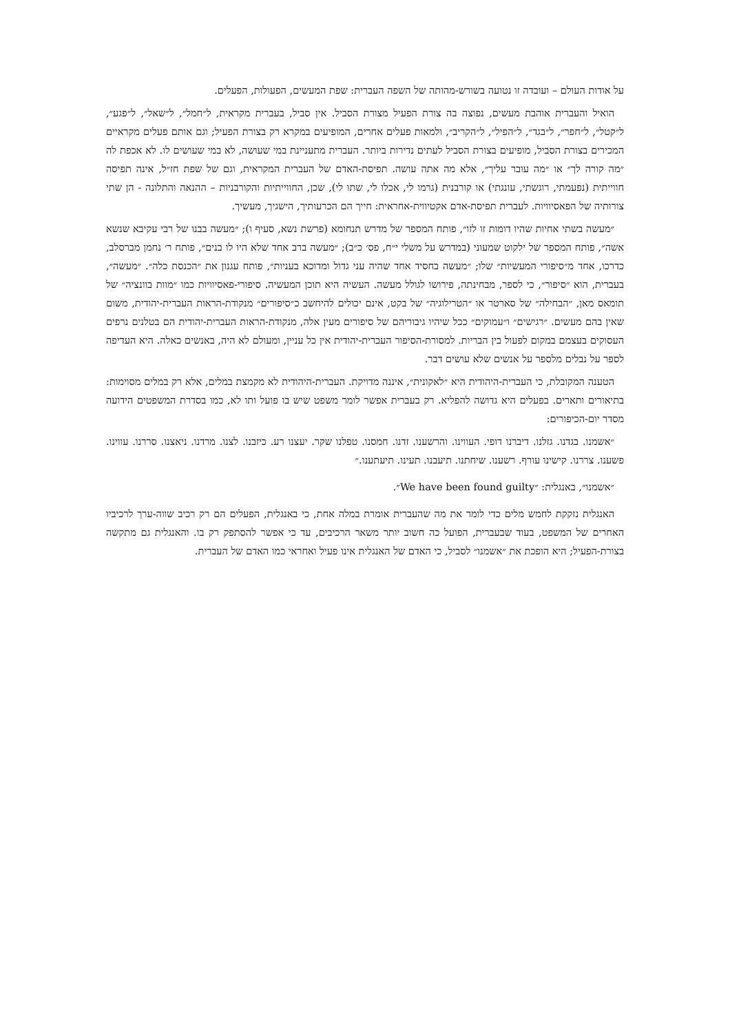על אודות העולם – ועובדה זו נטועה בשורש-מהותה של השפה העברית: שפת המעשים, הפעולות, הפעלים.
הואיל והעברית אוהבת מעשים, נפוצה בה צורת הפעיל מצורת הסביל. אין סביל, בעברית מקראית, ל״חמל״, ל״שאל״, ל״פגע״, ל״קטל״, ל״חפר״, ל״בגד״, ל״הפיל״, ל״הקריב״, ולמאות פעלים אחרים, המופיעים במקרא רק בצורת הפעיל; וגם אותם פעלים מקראיים המכירים בצורת הסביל, מופיעים בצורת הסביל לעתים נדירות ביותר. העברית מתעניינת במי שעושה, לא במי שעושים לו. לא אכפת לה ״מה קורה לך״ או ״מה עובר עליך״, אלא מה אתה עושה. תפיסת-האדם של העברית המקראית, וגם של שפת חז״ל, אינה תפיסה חווייתית (נפעמתי, רוגשתי, עונגתי) או קורבנית (גרמו לי, אכלו לי, שתו לי), שכן, החווייתיות והקורבניות – ההנאה והתלונה - הן שתי צורותיה של הפאסיוויות. לעברית תפיסת-אדם אקטיווית-אחראית: חייך הם הכרעותיך, הישגיך, מעשיך.
״מעשה בשתי אחיות שהיו דומות זו לזו״, פותח המספר של מדרש תנחומא (פרשת נשא, סעיף ו); ״מעשה בבנו של רבי עקיבא שנשא אשה״, פותח המספר של ילקוט שמעוני (במדרש על משלי י״ח, פס׳ כ״ב); ״מעשה ברב אחד שלא היו לו בנים״, פותח ר׳ נחמן מברסלב, כדרכו, אחד מ״סיפורי המעשיות״ שלו; ״מעשה בחסיד אחד שהיה עני גדול ומדוכא בעניות״, פותח עגנון את ״הכנסת כלה״. ״מעשה״, בעברית, הוא ״סיפור״, כי לספר, מבחינתה, פירושו לגולל מעשה. העשיה היא תוכן המעשיה. סיפורי-פאסיוויות כמו ״מוות בוונציה״ של תומאס מאן, ״הבחילה״ של סארטר או ״הטרילוגיה״ של בקט, אינם יכולים להיחשב כ״סיפורים״ מנקודת-הראות העברית-יהודית, משום שאין בהם מעשים. ״רגישים״ ו״עמוקים״ ככל שיהיו גיבוריהם של סיפורים מעין אלה, מנקודת-הראות העברית-יהודית הם בטלנים נרפים העסוקים בעצמם במקום לפעול בין הבריות. למסורת-הסיפור העברית-יהודית אין כל עניין, ומעולם לא היה, באנשים כאלה. היא העדיפה לספר על נבלים מלספר על אנשים שלא עושים דבר.
הטענה המקובלת, כי העברית-היהודית היא ״לאקונית״, איננה מדויקת. העברית-היהודית לא מקמצת במלים, אלא רק במלים מסוימות: בתיאורים ותארים. בפעלים היא גדושה להפליא. רק בעברית אפשר לומר משפט שיש בו פועל ותו לא, כמו בסדרת המשפטים הידועה מסדר יום-הכיפורים:
״אשמנו. בגדנו. גזלנו. דיברנו דופי. העווינו. והרשענו. זדנו. חמסנו. טפלנו שקר. יעצנו רע. כיזבנו. לצנו. מרדנו. ניאצנו. סררנו. עווינו. פשענו. צררנו. קישינו עורף. רשענו. שיחתנו. תיעבנו. תעינו. תיעתענו.״
״אשמנו״, באנגלית: ״We have been found guilty״.
האנגלית נזקקת לחמש מלים כדי לומר את מה שהעברית אומרת במלה אחת, כי באנגלית, הפעלים הם רק רכיב שווה-ערך לרכיביו האחרים של המשפט, בעוד שבעברית, הפועל כה חשוב יותר משאר הרכיבים, עד כי אפשר להסתפק רק בו. והאנגלית גם מתקשה בצורת-הפעיל; היא הופכת את ״אשמנו״ לסביל, כי האדם של האנגלית אינו פעיל ואחראי כמו האדם של העברית.